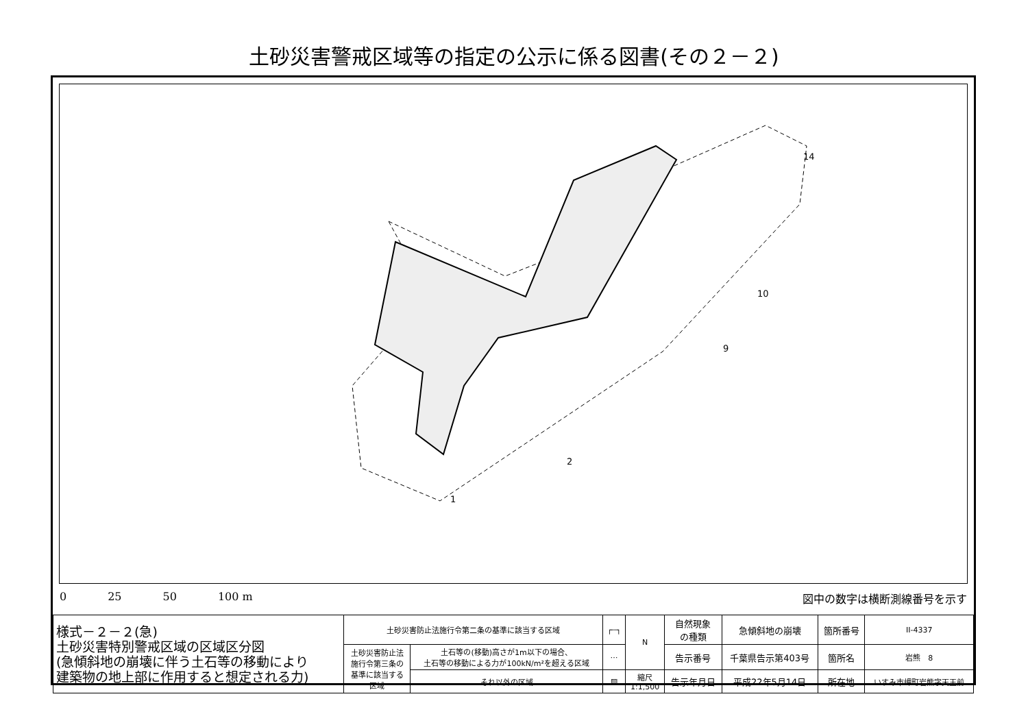土砂災害警戒区域等の指定の公示に係る図書(その２－２)
1
2
9
10
14
0 25 50 100 m 図中の数字は横断測線番号を示す
| 様式－２－２(急) 土砂災害特別警戒区域の区域区分図 (急傾斜地の崩壊に伴う土石等の移動により 建築物の地上部に作用すると想定される力) | 土砂災害防止法施行令第二条の基準に該当する区域 | | ┌┄┐ | N | 自然現象 の種類 | 急傾斜地の崩壊 | 箇所番号 | II-4337 |
| | 土砂災害防止法 施行令第三条の 基準に該当する 区域 | 土石等の(移動)高さが1m以下の場合、 土石等の移動による力が100kN/m²を超える区域 | ⋯ | | 告示番号 | 千葉県告示第403号 | 箇所名 | 岩熊 8 |
| | | それ以外の区域 | ▨ | 縮尺 1:1,500 | 告示年月日 | 平成22年5月14日 | 所在地 | いすみ市岬町岩熊字天王前 |